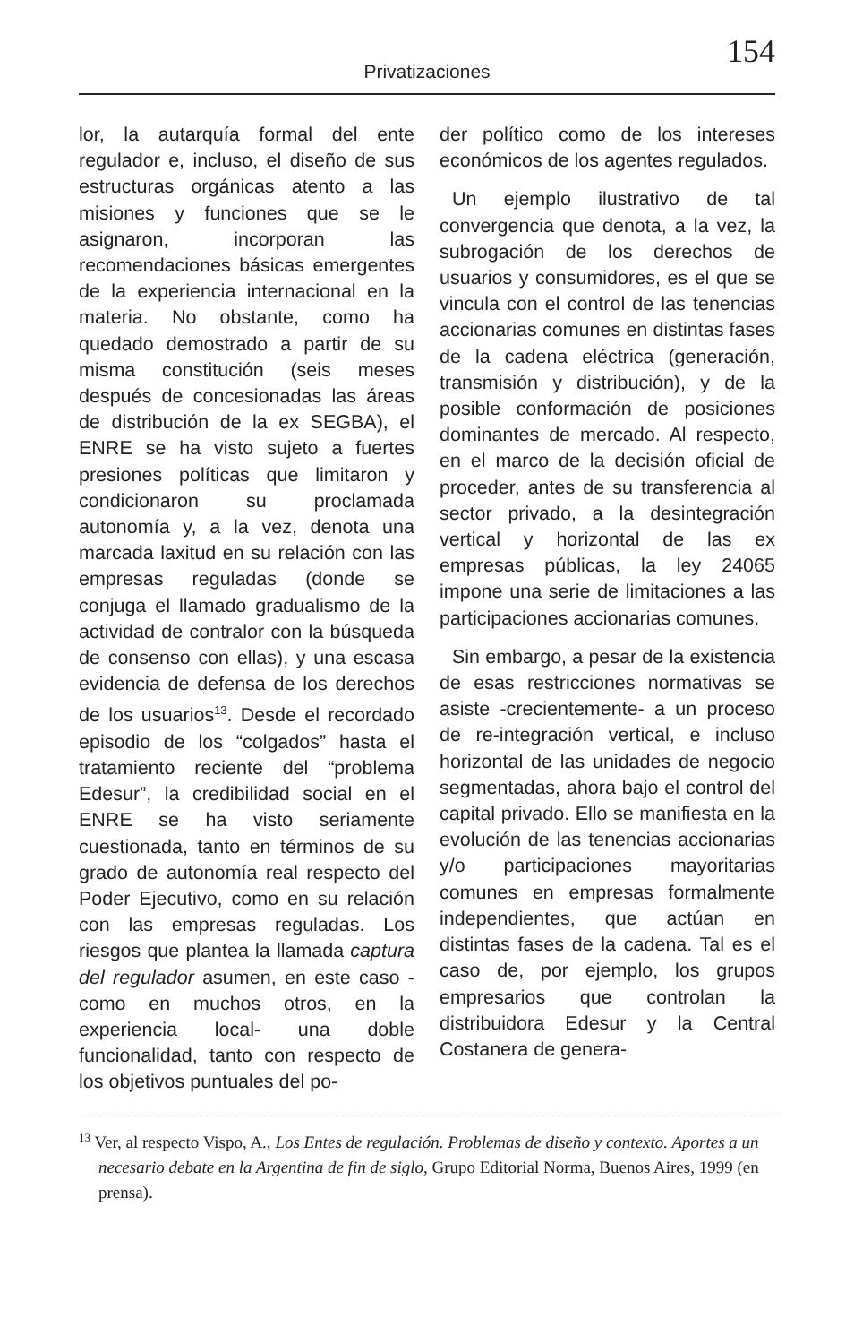Privatizaciones
154
lor, la autarquía formal del ente regulador e, incluso, el diseño de sus estructuras orgánicas atento a las misiones y funciones que se le asignaron, incorporan las recomendaciones básicas emergentes de la experiencia internacional en la materia. No obstante, como ha quedado demostrado a partir de su misma constitución (seis meses después de concesionadas las áreas de distribución de la ex SEGBA), el ENRE se ha visto sujeto a fuertes presiones políticas que limitaron y condicionaron su proclamada autonomía y, a la vez, denota una marcada laxitud en su relación con las empresas reguladas (donde se conjuga el llamado gradualismo de la actividad de contralor con la búsqueda de consenso con ellas), y una escasa evidencia de defensa de los derechos de los usuarios<sup>13</sup>. Desde el recordado episodio de los “colgados” hasta el tratamiento reciente del “problema Edesur”, la credibilidad social en el ENRE se ha visto seriamente cuestionada, tanto en términos de su grado de autonomía real respecto del Poder Ejecutivo, como en su relación con las empresas reguladas. Los riesgos que plantea la llamada captura del regulador asumen, en este caso -como en muchos otros, en la experiencia local- una doble funcionalidad, tanto con respecto de los objetivos puntuales del po-
der político como de los intereses económicos de los agentes regulados.
Un ejemplo ilustrativo de tal convergencia que denota, a la vez, la subrogación de los derechos de usuarios y consumidores, es el que se vincula con el control de las tenencias accionarias comunes en distintas fases de la cadena eléctrica (generación, transmisión y distribución), y de la posible conformación de posiciones dominantes de mercado. Al respecto, en el marco de la decisión oficial de proceder, antes de su transferencia al sector privado, a la desintegración vertical y horizontal de las ex empresas públicas, la ley 24065 impone una serie de limitaciones a las participaciones accionarias comunes.
Sin embargo, a pesar de la existencia de esas restricciones normativas se asiste -crecientemente- a un proceso de re-integración vertical, e incluso horizontal de las unidades de negocio segmentadas, ahora bajo el control del capital privado. Ello se manifiesta en la evolución de las tenencias accionarias y/o participaciones mayoritarias comunes en empresas formalmente independientes, que actúan en distintas fases de la cadena. Tal es el caso de, por ejemplo, los grupos empresarios que controlan la distribuidora Edesur y la Central Costanera de genera-
<sup>13</sup> Ver, al respecto Vispo, A., Los Entes de regulación. Problemas de diseño y contexto. Aportes a un necesario debate en la Argentina de fin de siglo, Grupo Editorial Norma, Buenos Aires, 1999 (en prensa).